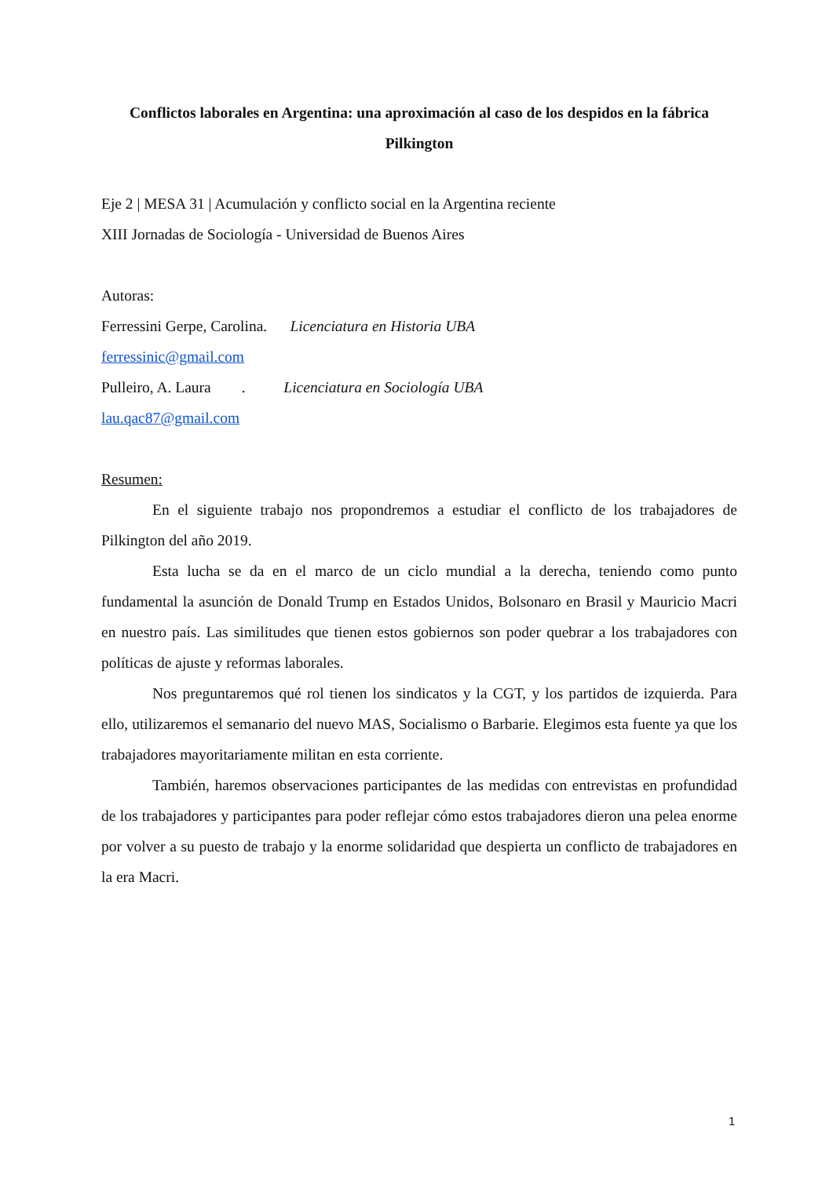Conflictos laborales en Argentina: una aproximación al caso de los despidos en la fábrica Pilkington
Eje 2 | MESA 31 | Acumulación y conflicto social en la Argentina reciente
XIII Jornadas de Sociología - Universidad de Buenos Aires
Autoras:
Ferressini Gerpe, Carolina. Licenciatura en Historia UBA
ferressinic@gmail.com
Pulleiro, A. Laura . Licenciatura en Sociología UBA
lau.qac87@gmail.com
Resumen:
En el siguiente trabajo nos propondremos a estudiar el conflicto de los trabajadores de Pilkington del año 2019.
Esta lucha se da en el marco de un ciclo mundial a la derecha, teniendo como punto fundamental la asunción de Donald Trump en Estados Unidos, Bolsonaro en Brasil y Mauricio Macri en nuestro país. Las similitudes que tienen estos gobiernos son poder quebrar a los trabajadores con políticas de ajuste y reformas laborales.
Nos preguntaremos qué rol tienen los sindicatos y la CGT, y los partidos de izquierda. Para ello, utilizaremos el semanario del nuevo MAS, Socialismo o Barbarie. Elegimos esta fuente ya que los trabajadores mayoritariamente militan en esta corriente.
También, haremos observaciones participantes de las medidas con entrevistas en profundidad de los trabajadores y participantes para poder reflejar cómo estos trabajadores dieron una pelea enorme por volver a su puesto de trabajo y la enorme solidaridad que despierta un conflicto de trabajadores en la era Macri.
1